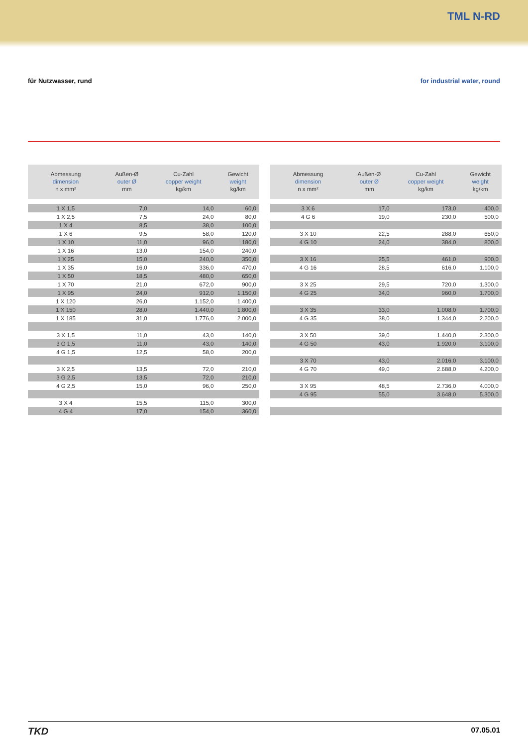TML N-RD
für Nutzwasser, rund for industrial water, round
| Abmessung dimension n x mm² | Außen-Ø outer Ø mm | Cu-Zahl copper weight kg/km | Gewicht weight kg/km |
| --- | --- | --- | --- |
| 1 X 1,5 | 7,0 | 14,0 | 60,0 |
| 1 X 2,5 | 7,5 | 24,0 | 80,0 |
| 1 X 4 | 8,5 | 38,0 | 100,0 |
| 1 X 6 | 9,5 | 58,0 | 120,0 |
| 1 X 10 | 11,0 | 96,0 | 180,0 |
| 1 X 16 | 13,0 | 154,0 | 240,0 |
| 1 X 25 | 15,0 | 240,0 | 350,0 |
| 1 X 35 | 16,0 | 336,0 | 470,0 |
| 1 X 50 | 18,5 | 480,0 | 650,0 |
| 1 X 70 | 21,0 | 672,0 | 900,0 |
| 1 X 95 | 24,0 | 912,0 | 1.150,0 |
| 1 X 120 | 26,0 | 1.152,0 | 1.400,0 |
| 1 X 150 | 28,0 | 1.440,0 | 1.800,0 |
| 1 X 185 | 31,0 | 1.776,0 | 2.000,0 |
| 3 X 1,5 | 11,0 | 43,0 | 140,0 |
| 3 G 1,5 | 11,0 | 43,0 | 140,0 |
| 4 G 1,5 | 12,5 | 58,0 | 200,0 |
| 3 X 2,5 | 13,5 | 72,0 | 210,0 |
| 3 G 2,5 | 13,5 | 72,0 | 210,0 |
| 4 G 2,5 | 15,0 | 96,0 | 250,0 |
| 3 X 4 | 15,5 | 115,0 | 300,0 |
| 4 G 4 | 17,0 | 154,0 | 360,0 |
| Abmessung dimension n x mm² | Außen-Ø outer Ø mm | Cu-Zahl copper weight kg/km | Gewicht weight kg/km |
| --- | --- | --- | --- |
| 3 X 6 | 17,0 | 173,0 | 400,0 |
| 4 G 6 | 19,0 | 230,0 | 500,0 |
| 3 X 10 | 22,5 | 288,0 | 650,0 |
| 4 G 10 | 24,0 | 384,0 | 800,0 |
| 3 X 16 | 25,5 | 461,0 | 900,0 |
| 4 G 16 | 28,5 | 616,0 | 1.100,0 |
| 3 X 25 | 29,5 | 720,0 | 1.300,0 |
| 4 G 25 | 34,0 | 960,0 | 1.700,0 |
| 3 X 35 | 33,0 | 1.008,0 | 1.700,0 |
| 4 G 35 | 38,0 | 1.344,0 | 2.200,0 |
| 3 X 50 | 39,0 | 1.440,0 | 2.300,0 |
| 4 G 50 | 43,0 | 1.920,0 | 3.100,0 |
| 3 X 70 | 43,0 | 2.016,0 | 3.100,0 |
| 4 G 70 | 49,0 | 2.688,0 | 4.200,0 |
| 3 X 95 | 48,5 | 2.736,0 | 4.000,0 |
| 4 G 95 | 55,0 | 3.648,0 | 5.300,0 |
TKD 07.05.01